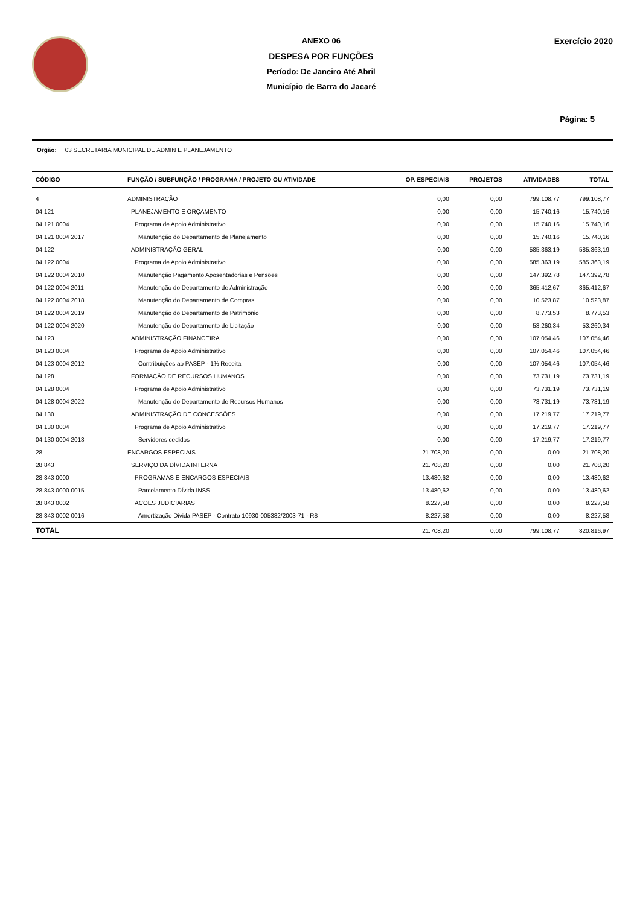ANEXO 06
DESPESA POR FUNÇÕES
Período: De Janeiro Até Abril
Município de Barra do Jacaré
Exercício 2020
Página: 5
Orgão: 03 SECRETARIA MUNICIPAL DE ADMIN E PLANEJAMENTO
| CÓDIGO | FUNÇÃO / SUBFUNÇÃO / PROGRAMA / PROJETO OU ATIVIDADE | OP. ESPECIAIS | PROJETOS | ATIVIDADES | TOTAL |
| --- | --- | --- | --- | --- | --- |
| 4 | ADMINISTRAÇÃO | 0,00 | 0,00 | 799.108,77 | 799.108,77 |
| 04 121 | PLANEJAMENTO E ORÇAMENTO | 0,00 | 0,00 | 15.740,16 | 15.740,16 |
| 04 121 0004 | Programa de Apoio Administrativo | 0,00 | 0,00 | 15.740,16 | 15.740,16 |
| 04 121 0004 2017 | Manutenção do Departamento de Planejamento | 0,00 | 0,00 | 15.740,16 | 15.740,16 |
| 04 122 | ADMINISTRAÇÃO GERAL | 0,00 | 0,00 | 585.363,19 | 585.363,19 |
| 04 122 0004 | Programa de Apoio Administrativo | 0,00 | 0,00 | 585.363,19 | 585.363,19 |
| 04 122 0004 2010 | Manutenção Pagamento Aposentadorias e Pensões | 0,00 | 0,00 | 147.392,78 | 147.392,78 |
| 04 122 0004 2011 | Manutenção do Departamento de Administração | 0,00 | 0,00 | 365.412,67 | 365.412,67 |
| 04 122 0004 2018 | Manutenção do Departamento de Compras | 0,00 | 0,00 | 10.523,87 | 10.523,87 |
| 04 122 0004 2019 | Manutenção do Departamento de Patrimônio | 0,00 | 0,00 | 8.773,53 | 8.773,53 |
| 04 122 0004 2020 | Manutenção do Departamento de Licitação | 0,00 | 0,00 | 53.260,34 | 53.260,34 |
| 04 123 | ADMINISTRAÇÃO FINANCEIRA | 0,00 | 0,00 | 107.054,46 | 107.054,46 |
| 04 123 0004 | Programa de Apoio Administrativo | 0,00 | 0,00 | 107.054,46 | 107.054,46 |
| 04 123 0004 2012 | Contribuições ao PASEP - 1% Receita | 0,00 | 0,00 | 107.054,46 | 107.054,46 |
| 04 128 | FORMAÇÃO DE RECURSOS HUMANOS | 0,00 | 0,00 | 73.731,19 | 73.731,19 |
| 04 128 0004 | Programa de Apoio Administrativo | 0,00 | 0,00 | 73.731,19 | 73.731,19 |
| 04 128 0004 2022 | Manutenção do Departamento de Recursos Humanos | 0,00 | 0,00 | 73.731,19 | 73.731,19 |
| 04 130 | ADMINISTRAÇÃO DE CONCESSÕES | 0,00 | 0,00 | 17.219,77 | 17.219,77 |
| 04 130 0004 | Programa de Apoio Administrativo | 0,00 | 0,00 | 17.219,77 | 17.219,77 |
| 04 130 0004 2013 | Servidores cedidos | 0,00 | 0,00 | 17.219,77 | 17.219,77 |
| 28 | ENCARGOS ESPECIAIS | 21.708,20 | 0,00 | 0,00 | 21.708,20 |
| 28 843 | SERVIÇO DA DÍVIDA INTERNA | 21.708,20 | 0,00 | 0,00 | 21.708,20 |
| 28 843 0000 | PROGRAMAS E ENCARGOS ESPECIAIS | 13.480,62 | 0,00 | 0,00 | 13.480,62 |
| 28 843 0000 0015 | Parcelamento Dívida INSS | 13.480,62 | 0,00 | 0,00 | 13.480,62 |
| 28 843 0002 | ACOES JUDICIARIAS | 8.227,58 | 0,00 | 0,00 | 8.227,58 |
| 28 843 0002 0016 | Amortização Divida PASEP - Contrato 10930-005382/2003-71 - R$ | 8.227,58 | 0,00 | 0,00 | 8.227,58 |
| TOTAL | | 21.708,20 | 0,00 | 799.108,77 | 820.816,97 |